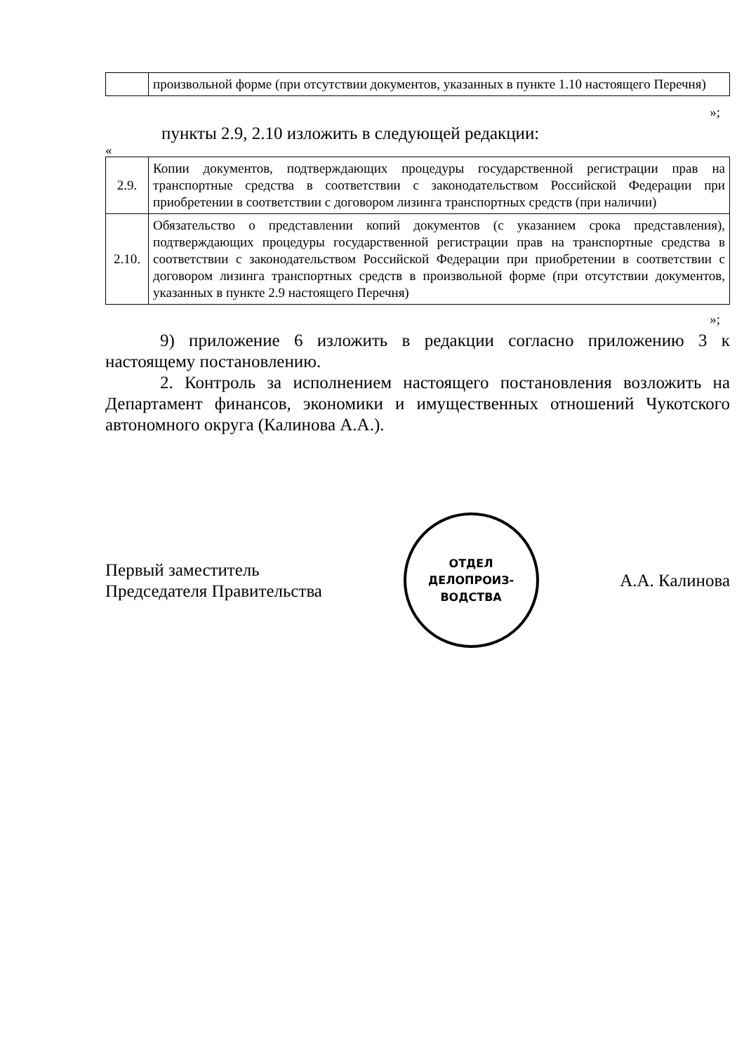| | произвольной форме (при отсутствии документов, указанных в пункте 1.10 настоящего Перечня) |
»;
пункты 2.9, 2.10 изложить в следующей редакции:
«
| 2.9. | Копии документов, подтверждающих процедуры государственной регистрации прав на транспортные средства в соответствии с законодательством Российской Федерации при приобретении в соответствии с договором лизинга транспортных средств (при наличии) |
| 2.10. | Обязательство о представлении копий документов (с указанием срока представления), подтверждающих процедуры государственной регистрации прав на транспортные средства в соответствии с законодательством Российской Федерации при приобретении в соответствии с договором лизинга транспортных средств в произвольной форме (при отсутствии документов, указанных в пункте 2.9 настоящего Перечня) |
»;
9) приложение 6 изложить в редакции согласно приложению 3 к настоящему постановлению.
2. Контроль за исполнением настоящего постановления возложить на Департамент финансов, экономики и имущественных отношений Чукотского автономного округа (Калинова А.А.).
Первый заместитель
Председателя Правительства
ОТДЕЛ
ДЕЛОПРОИЗ-
ВОДСТВА
А.А. Калинова